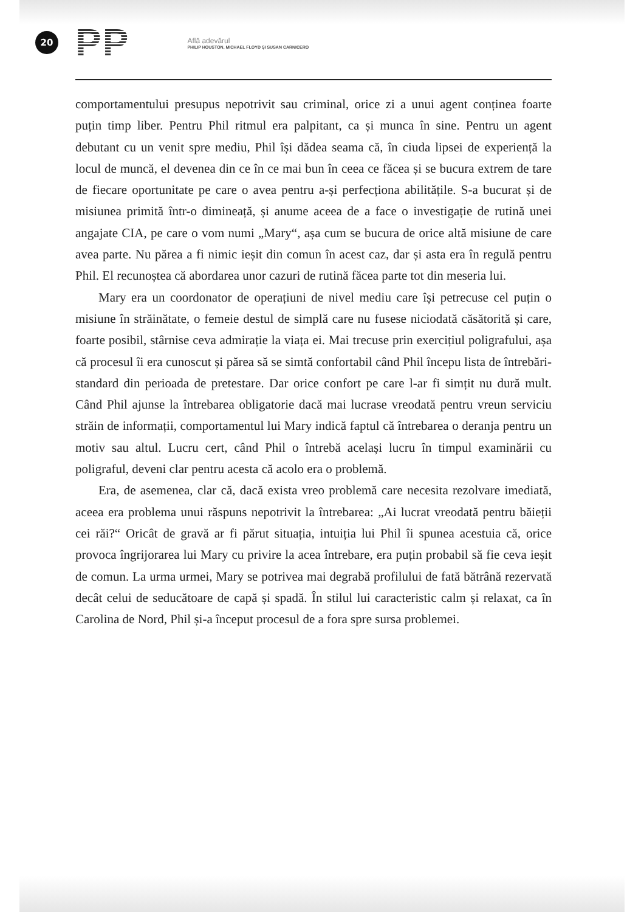20
PP
Află adevărul
PHILIP HOUSTON, MICHAEL FLOYD ȘI SUSAN CARNICERO
comportamentului presupus nepotrivit sau criminal, orice zi a unui agent conținea foarte puțin timp liber. Pentru Phil ritmul era palpitant, ca și munca în sine. Pentru un agent debutant cu un venit spre mediu, Phil își dădea seama că, în ciuda lipsei de experiență la locul de muncă, el devenea din ce în ce mai bun în ceea ce făcea și se bucura extrem de tare de fiecare oportunitate pe care o avea pentru a-și perfecționa abilitățile. S-a bucurat și de misiunea primită într-o dimineață, și anume aceea de a face o investigație de rutină unei angajate CIA, pe care o vom numi „Mary“, așa cum se bucura de orice altă misiune de care avea parte. Nu părea a fi nimic ieșit din comun în acest caz, dar și asta era în regulă pentru Phil. El recunoștea că abordarea unor cazuri de rutină făcea parte tot din meseria lui.
Mary era un coordonator de operațiuni de nivel mediu care își petrecuse cel puțin o misiune în străinătate, o femeie destul de simplă care nu fusese niciodată căsătorită și care, foarte posibil, stârnise ceva admirație la viața ei. Mai trecuse prin exercițiul poligrafului, așa că procesul îi era cunoscut și părea să se simtă confortabil când Phil începu lista de întrebări-standard din perioada de pretestare. Dar orice confort pe care l-ar fi simțit nu dură mult. Când Phil ajunse la întrebarea obligatorie dacă mai lucrase vreodată pentru vreun serviciu străin de informații, comportamentul lui Mary indică faptul că întrebarea o deranja pentru un motiv sau altul. Lucru cert, când Phil o întrebă același lucru în timpul examinării cu poligraful, deveni clar pentru acesta că acolo era o problemă.
Era, de asemenea, clar că, dacă exista vreo problemă care necesita rezolvare imediată, aceea era problema unui răspuns nepotrivit la întrebarea: „Ai lucrat vreodată pentru băieții cei răi?“ Oricât de gravă ar fi părut situația, intuiția lui Phil îi spunea acestuia că, orice provoca îngrijorarea lui Mary cu privire la acea întrebare, era puțin probabil să fie ceva ieșit de comun. La urma urmei, Mary se potrivea mai degrabă profilului de fată bătrână rezervată decât celui de seducătoare de capă și spadă. În stilul lui caracteristic calm și relaxat, ca în Carolina de Nord, Phil și-a început procesul de a fora spre sursa problemei.